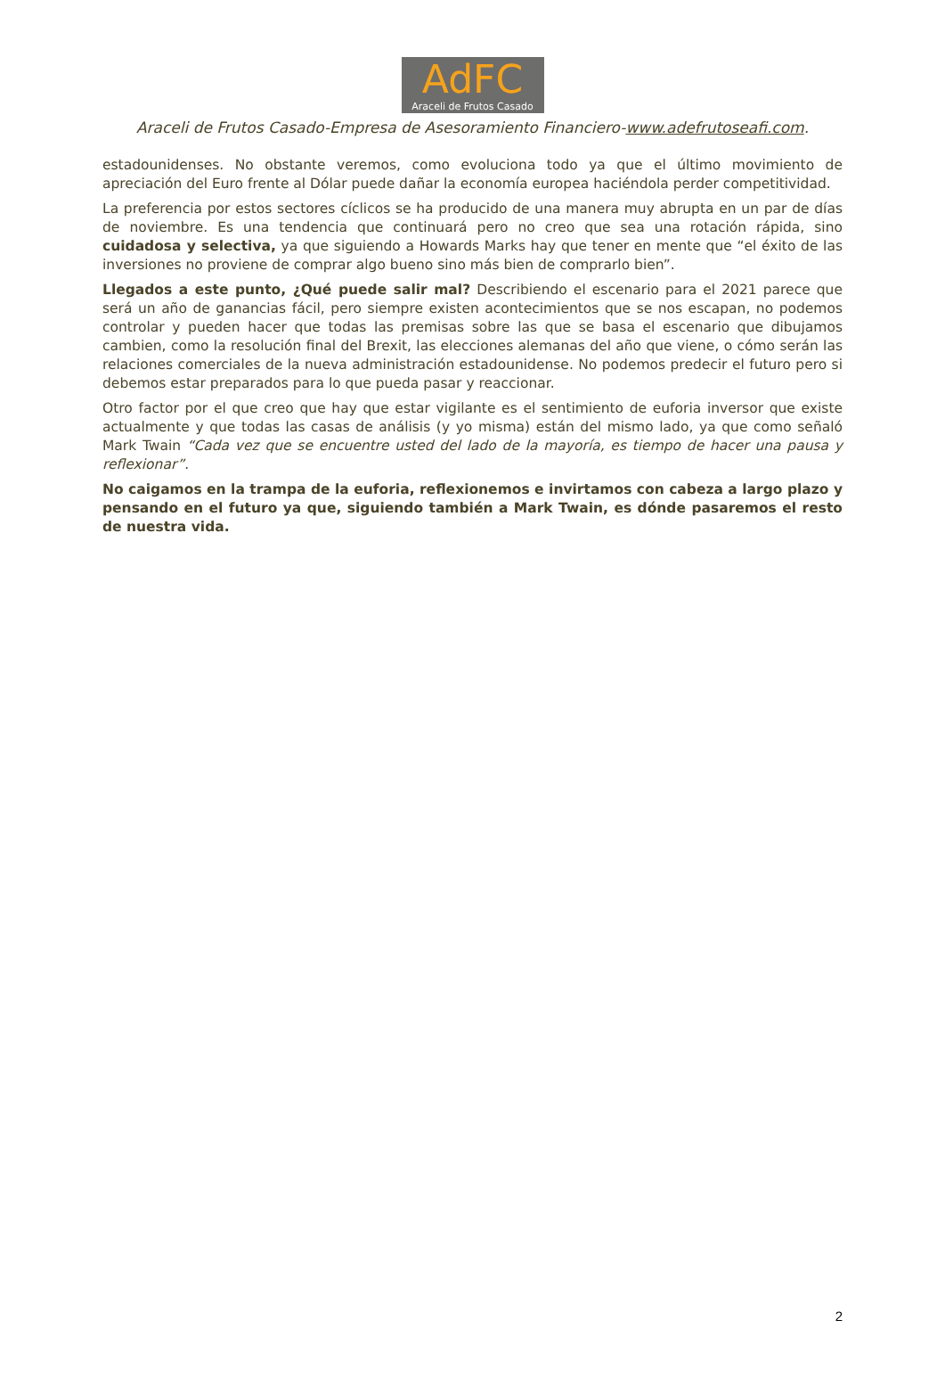AdFC
Araceli de Frutos Casado
Araceli de Frutos Casado-Empresa de Asesoramiento Financiero-www.adefrutoseafi.com.
estadounidenses. No obstante veremos, como evoluciona todo ya que el último movimiento de apreciación del Euro frente al Dólar puede dañar la economía europea haciéndola perder competitividad.
La preferencia por estos sectores cíclicos se ha producido de una manera muy abrupta en un par de días de noviembre. Es una tendencia que continuará pero no creo que sea una rotación rápida, sino cuidadosa y selectiva, ya que siguiendo a Howards Marks hay que tener en mente que “el éxito de las inversiones no proviene de comprar algo bueno sino más bien de comprarlo bien”.
Llegados a este punto, ¿Qué puede salir mal? Describiendo el escenario para el 2021 parece que será un año de ganancias fácil, pero siempre existen acontecimientos que se nos escapan, no podemos controlar y pueden hacer que todas las premisas sobre las que se basa el escenario que dibujamos cambien, como la resolución final del Brexit, las elecciones alemanas del año que viene, o cómo serán las relaciones comerciales de la nueva administración estadounidense. No podemos predecir el futuro pero si debemos estar preparados para lo que pueda pasar y reaccionar.
Otro factor por el que creo que hay que estar vigilante es el sentimiento de euforia inversor que existe actualmente y que todas las casas de análisis (y yo misma) están del mismo lado, ya que como señaló Mark Twain “Cada vez que se encuentre usted del lado de la mayoría, es tiempo de hacer una pausa y reflexionar”.
No caigamos en la trampa de la euforia, reflexionemos e invirtamos con cabeza a largo plazo y pensando en el futuro ya que, siguiendo también a Mark Twain, es dónde pasaremos el resto de nuestra vida.
2